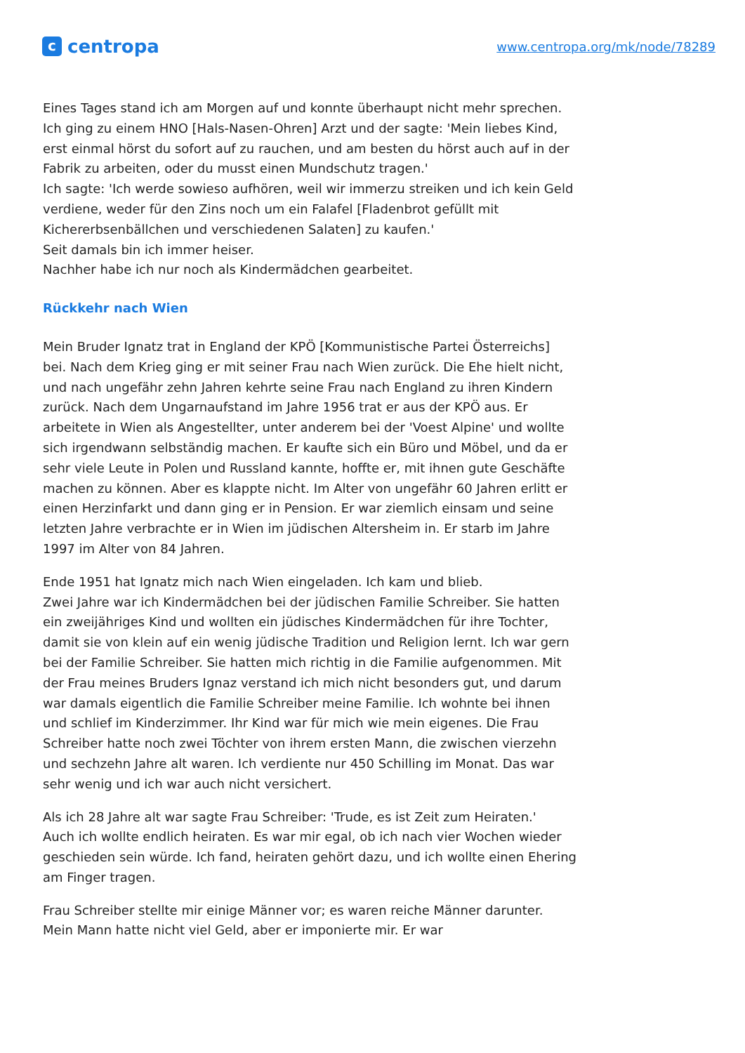ccentropa
www.centropa.org/mk/node/78289
Eines Tages stand ich am Morgen auf und konnte überhaupt nicht mehr sprechen. Ich ging zu einem HNO [Hals-Nasen-Ohren] Arzt und der sagte: 'Mein liebes Kind, erst einmal hörst du sofort auf zu rauchen, und am besten du hörst auch auf in der Fabrik zu arbeiten, oder du musst einen Mundschutz tragen.'
Ich sagte: 'Ich werde sowieso aufhören, weil wir immerzu streiken und ich kein Geld verdiene, weder für den Zins noch um ein Falafel [Fladenbrot gefüllt mit Kichererbsenbällchen und verschiedenen Salaten] zu kaufen.'
Seit damals bin ich immer heiser.
Nachher habe ich nur noch als Kindermädchen gearbeitet.
Rückkehr nach Wien
Mein Bruder Ignatz trat in England der KPÖ [Kommunistische Partei Österreichs] bei. Nach dem Krieg ging er mit seiner Frau nach Wien zurück. Die Ehe hielt nicht, und nach ungefähr zehn Jahren kehrte seine Frau nach England zu ihren Kindern zurück. Nach dem Ungarnaufstand im Jahre 1956 trat er aus der KPÖ aus. Er arbeitete in Wien als Angestellter, unter anderem bei der 'Voest Alpine' und wollte sich irgendwann selbständig machen. Er kaufte sich ein Büro und Möbel, und da er sehr viele Leute in Polen und Russland kannte, hoffte er, mit ihnen gute Geschäfte machen zu können. Aber es klappte nicht. Im Alter von ungefähr 60 Jahren erlitt er einen Herzinfarkt und dann ging er in Pension. Er war ziemlich einsam und seine letzten Jahre verbrachte er in Wien im jüdischen Altersheim in. Er starb im Jahre 1997 im Alter von 84 Jahren.
Ende 1951 hat Ignatz mich nach Wien eingeladen. Ich kam und blieb.
Zwei Jahre war ich Kindermädchen bei der jüdischen Familie Schreiber. Sie hatten ein zweijähriges Kind und wollten ein jüdisches Kindermädchen für ihre Tochter, damit sie von klein auf ein wenig jüdische Tradition und Religion lernt. Ich war gern bei der Familie Schreiber. Sie hatten mich richtig in die Familie aufgenommen. Mit der Frau meines Bruders Ignaz verstand ich mich nicht besonders gut, und darum war damals eigentlich die Familie Schreiber meine Familie. Ich wohnte bei ihnen und schlief im Kinderzimmer. Ihr Kind war für mich wie mein eigenes. Die Frau Schreiber hatte noch zwei Töchter von ihrem ersten Mann, die zwischen vierzehn und sechzehn Jahre alt waren. Ich verdiente nur 450 Schilling im Monat. Das war sehr wenig und ich war auch nicht versichert.
Als ich 28 Jahre alt war sagte Frau Schreiber: 'Trude, es ist Zeit zum Heiraten.'
Auch ich wollte endlich heiraten. Es war mir egal, ob ich nach vier Wochen wieder geschieden sein würde. Ich fand, heiraten gehört dazu, und ich wollte einen Ehering am Finger tragen.
Frau Schreiber stellte mir einige Männer vor; es waren reiche Männer darunter. Mein Mann hatte nicht viel Geld, aber er imponierte mir. Er war